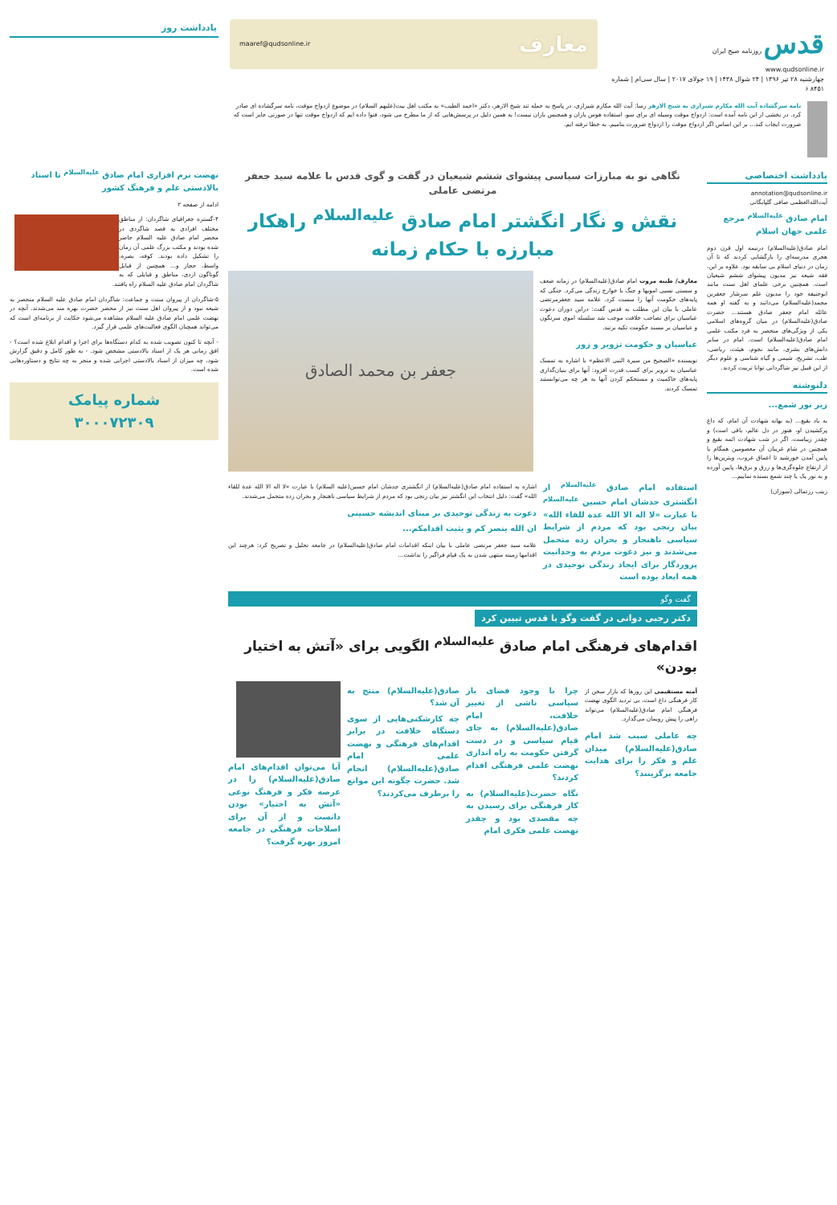قدس روزنامه صبح ایران
www.qudsonline.ir
چهارشنبه ۲۸ تیر ۱۳۹۶ | ۲۴ شوال ۱۴۳۸ | ۱۹ جولای ۲۰۱۷ | سال سی‌ام | شماره ۸۴۵۱ ۶
معارف maaref@qudsonline.ir
یادداشت روز
نامه سرگشاده آیت الله مکارم شیرازی به شیخ الازهر رسا: آیت الله مکارم شیرازی، در پاسخ به حمله تند شیخ الازهر، دکتر «احمد الطیب» به مکتب اهل بیت(علیهم السلام) در موضوع ازدواج موقت، نامه سرگشاده ای صادر کرد. در بخشی از این نامه آمده است: ازدواج موقت وسیله ای برای سو، استفاده هوس بازان و همجنس بازان نیست! به همین دلیل در پرسش‌هایی که از ما مطرح می شود، فتوا داده ایم که ازدواج موقت تنها در صورتی جایز است که ضرورت ایجاب کند... بر این اساس اگر ازدواج موقت را ازدواج ضرورت بنامیم، به خطا نرفته ایم.
یادداشت اختصاصی
annotation@qudsonline.ir
آیت‌الله‌العظمی صافی گلپایگانی
امام صادق <sup>علیه‌السلام</sup> مرجع علمی جهان اسلام
امام صادق(علیه‌السلام) درنیمه اول قرن دوم هجری مدرسه‌ای را بازگشایی کردند که تا آن زمان در دنیای اسلام بی سابقه بود. علاوه بر این، فقه شیعه نیز مدیون پیشوای ششم شیعیان است. همچنین برخی علمای اهل سنت مانند ابوحنیفه خود را مدیون علم سرشار جعفربن محمد(علیه‌السلام) می‌دانند و به گفته او همه عائله امام جعفر صادق هستند... حضرت صادق(علیه‌السلام) در میان گروه‌های اسلامی یکی از ویژگی‌های منحصر به فرد مکتب علمی امام صادق(علیه‌السلام) است. امام در سایر دانش‌های بشری، مانند نجوم، هیئت، ریاضی، طب، تشریح، شیمی و گیاه شناسی و علوم دیگر از این قبیل نیز شاگردانی توانا تربیت کردند.
دلنوشته
زیر نور شمع...
به یاد بقیع... (به بهانه شهادت آن امام، که داغ پرکشیدن او، هنوز در دل عالم، باقی است) و چقدر زیباست، اگر در شب شهادت ائمه بقیع و همچنین در شام غریبان آن معصومین همگام با پایین آمدن خورشید تا اعماق غروب، ویترین‌ها را از ارتفاع جلوه‌گری‌ها و زرق و برق‌ها، پایین آورده و به نور یک یا چند شمع بسنده نماییم...
زینب رزتمالی (سوزان)
نگاهی نو به مبارزات سیاسی پیشوای ششم شیعیان در گفت و گوی قدس با علامه سید جعفر مرتضی عاملی
نقش و نگار انگشتر امام صادق <sup>علیه‌السلام</sup> راهکار مبارزه با حکام زمانه
معارف/ طیبه مروت امام صادق(علیه‌السلام) در زمانه ضعف و سستی نسبی امویها و جنگ با خوارج زندگی می‌کرد. جنگی که پایه‌های حکومت آنها را سست کرد. علامه سید جعفرمرتضی عاملی با بیان این مطلب به قدس گفت: دراین دوران دعوت عباسیان برای تصاحب خلافت موجب شد سلسله اموی سرنگون و عباسیان بر مسند حکومت تکیه بزنند.
عباسیان و حکومت تزویر و زور
نویسنده «الصحیح من سیرة النبی الاعظم» با اشاره به تمسک عباسیان به تزویر برای کسب قدرت افزود: آنها برای بنیان‌گذاری پایه‌های حاکمیت و مستحکم کردن آنها به هر چه می‌توانستند تمسک کردند.
جعفر بن محمد الصادق
استفاده امام صادق <sup>علیه‌السلام</sup> از انگشتری جدشان امام حسین <sup>علیه‌السلام</sup> با عبارت «لا اله الا الله عدة للقاء الله» بیان رنجی بود که مردم از شرایط سیاسی ناهنجار و بحران زده متحمل می‌شدند و نیز دعوت مردم به وحدانیت پروردگار برای ایجاد زندگی توحیدی در همه ابعاد بوده است
اشاره به استفاده امام صادق(علیه‌السلام) از انگشتری جدشان امام حسین(علیه السلام) با عبارت «لا اله الا الله عدة للقاء الله» گفت: دلیل انتخاب این انگشتر نیز بیان رنجی بود که مردم از شرایط سیاسی ناهنجار و بحران زده متحمل می‌شدند.
دعوت به زندگی توحیدی بر مبنای اندیشه حسینی
ان الله ینصر کم و یثبت اقدامکم...
علامه سید جعفر مرتضی عاملی با بیان اینکه اقدامات امام صادق(علیه‌السلام) در جامعه تحلیل و تصریح کرد: هرچند این اقدامها زمینه منتهی شدن به یک قیام فراگیر را نداشت...
گفت وگو
دکتر رجبی دوانی در گفت وگو با قدس تبیین کرد
اقدام‌های فرهنگی امام صادق <sup>علیه‌السلام</sup> الگویی برای «آتش به اختیار بودن»
آمنه مستقیمی این روزها که بازار سخن از کار فرهنگی داغ است، بی تردید الگوی نهضت فرهنگی امام صادق(علیه‌السلام) می‌تواند راهی را پیش رویمان می‌گذارد.
چه عاملی سبب شد امام صادق(علیه‌السلام) میدان علم و فکر را برای هدایت جامعه برگزینند؟
چرا با وجود فضای باز سیاسی ناشی از تغییر خلافت، امام صادق(علیه‌السلام) به جای قیام سیاسی و در دست گرفتن حکومت به راه اندازی نهضت علمی فرهنگی اقدام کردند؟
نگاه حضرت(علیه‌السلام) به کار فرهنگی برای رسیدن به چه مقصدی بود و چقدر نهضت علمی فکری امام
صادق(علیه‌السلام) منتج به آن شد؟
چه کارشکنی‌هایی از سوی دستگاه خلافت در برابر اقدام‌های فرهنگی و نهضت علمی امام صادق(علیه‌السلام) انجام شد. حضرت چگونه این موانع را برطرف می‌کردند؟
آیا می‌توان اقدام‌های امام صادق(علیه‌السلام) را در عرصه فکر و فرهنگ نوعی «آتش به اختیار» بودن دانست و از آن برای اصلاحات فرهنگی در جامعه امروز بهره گرفت؟
نهضت نرم افزاری امام صادق <sup>علیه‌السلام</sup> تا اسناد بالادستی علم و فرهنگ کشور
ادامه از صفحه ۲
۴-گستره جغرافیای شاگردان: از مناطق مختلف افرادی به قصد شاگردی در محضر امام صادق علیه السلام حاضر شده بودند و مکتب بزرگ علمی آن زمان را تشکیل داده بودند. کوفه، بصره، واسط، حجاز و... همچنین از قبایل گوناگون ازدی، مناطق و قبایلی که به شاگردان امام صادق علیه السلام راه یافتند.
۵-شاگردان از پیروان سنت و جماعت: شاگردان امام صادق علیه السلام منحصر به شیعه نبود و از پیروان اهل سنت نیز از محضر حضرت بهره مند می‌شدند. آنچه در نهضت علمی امام صادق علیه السلام مشاهده می‌شود حکایت از برنامه‌ای است که می‌تواند همچنان الگوی فعالیت‌های علمی قرار گیرد.
- آنچه تا کنون تصویب شده به کدام دستگاه‌ها برای اجرا و اقدام ابلاغ شده است؟ - افق زمانی هر یک از اسناد بالادستی مشخص شود. - به طور کامل و دقیق گزارش شود، چه میزان از اسناد بالادستی اجرایی شده و منجر به چه نتایج و دستاوردهایی شده است.
شماره پیامک
۳۰۰۰۷۲۳۰۹